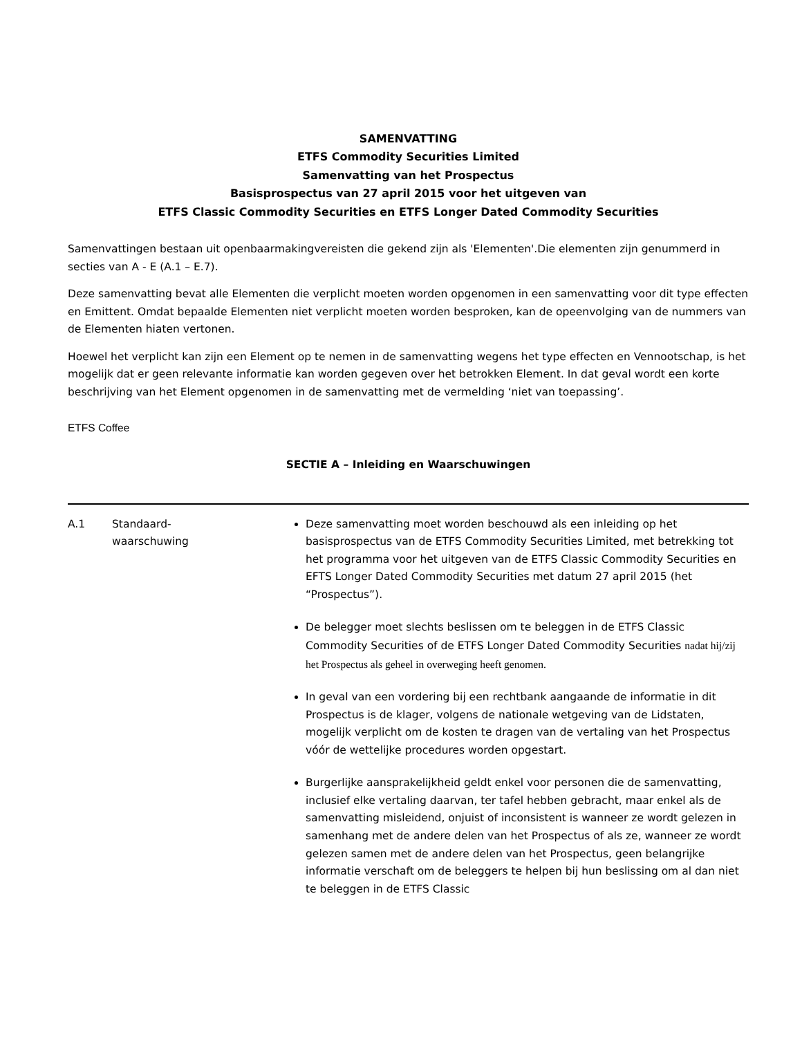SAMENVATTING
ETFS Commodity Securities Limited
Samenvatting van het Prospectus
Basisprospectus van 27 april 2015 voor het uitgeven van
ETFS Classic Commodity Securities en ETFS Longer Dated Commodity Securities
Samenvattingen bestaan uit openbaarmakingvereisten die gekend zijn als 'Elementen'.Die elementen zijn genummerd in secties van A - E (A.1 – E.7).
Deze samenvatting bevat alle Elementen die verplicht moeten worden opgenomen in een samenvatting voor dit type effecten en Emittent. Omdat bepaalde Elementen niet verplicht moeten worden besproken, kan de opeenvolging van de nummers van de Elementen hiaten vertonen.
Hoewel het verplicht kan zijn een Element op te nemen in de samenvatting wegens het type effecten en Vennootschap, is het mogelijk dat er geen relevante informatie kan worden gegeven over het betrokken Element. In dat geval wordt een korte beschrijving van het Element opgenomen in de samenvatting met de vermelding ‘niet van toepassing’.
ETFS Coffee
SECTIE A – Inleiding en Waarschuwingen
| A.1 | Standaard- waarschuwing | Deze samenvatting moet worden beschouwd als een inleiding op het basisprospectus van de ETFS Commodity Securities Limited, met betrekking tot het programma voor het uitgeven van de ETFS Classic Commodity Securities en EFTS Longer Dated Commodity Securities met datum 27 april 2015 (het “Prospectus”). De belegger moet slechts beslissen om te beleggen in de ETFS Classic Commodity Securities of de ETFS Longer Dated Commodity Securities nadat hij/zij het Prospectus als geheel in overweging heeft genomen. In geval van een vordering bij een rechtbank aangaande de informatie in dit Prospectus is de klager, volgens de nationale wetgeving van de Lidstaten, mogelijk verplicht om de kosten te dragen van de vertaling van het Prospectus vóór de wettelijke procedures worden opgestart. Burgerlijke aansprakelijkheid geldt enkel voor personen die de samenvatting, inclusief elke vertaling daarvan, ter tafel hebben gebracht, maar enkel als de samenvatting misleidend, onjuist of inconsistent is wanneer ze wordt gelezen in samenhang met de andere delen van het Prospectus of als ze, wanneer ze wordt gelezen samen met de andere delen van het Prospectus, geen belangrijke informatie verschaft om de beleggers te helpen bij hun beslissing om al dan niet te beleggen in de ETFS Classic |